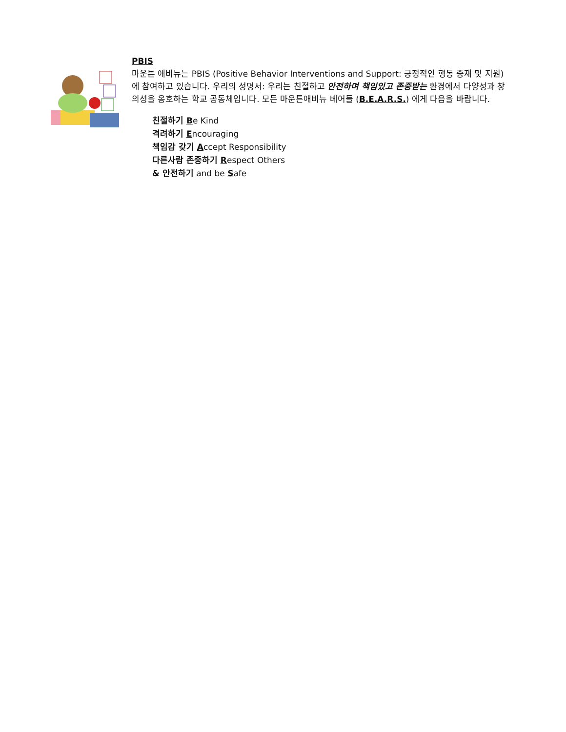PBIS
마운튼 애비뉴는 PBIS (Positive Behavior Interventions and Support: 긍정적인 행동 중재 및 지원) 에 참여하고 있습니다. 우리의 성명서: 우리는 친절하고 안전하며 책임있고 존중받는 환경에서 다양성과 창의성을 옹호하는 학교 공동체입니다. 모든 마운튼애비뉴 베어들 (B.E.A.R.S.) 에게 다음을 바랍니다.
친절하기 Be Kind
격려하기 Encouraging
책임감 갖기 Accept Responsibility
다른사람 존중하기 Respect Others
& 안전하기 and be Safe